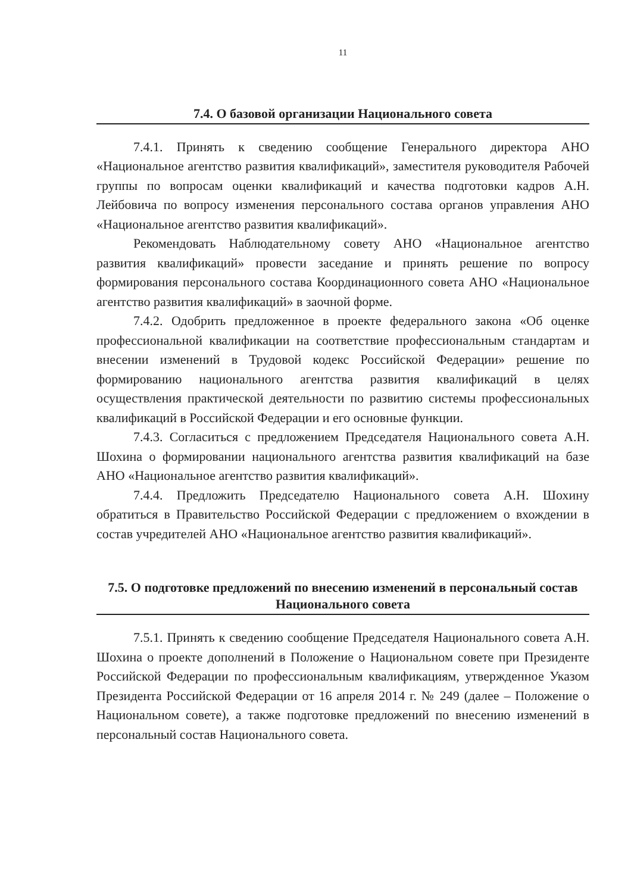11
7.4. О базовой организации Национального совета
7.4.1. Принять к сведению сообщение Генерального директора АНО «Национальное агентство развития квалификаций», заместителя руководителя Рабочей группы по вопросам оценки квалификаций и качества подготовки кадров А.Н. Лейбовича по вопросу изменения персонального состава органов управления АНО «Национальное агентство развития квалификаций».
Рекомендовать Наблюдательному совету АНО «Национальное агентство развития квалификаций» провести заседание и принять решение по вопросу формирования персонального состава Координационного совета АНО «Национальное агентство развития квалификаций» в заочной форме.
7.4.2. Одобрить предложенное в проекте федерального закона «Об оценке профессиональной квалификации на соответствие профессиональным стандартам и внесении изменений в Трудовой кодекс Российской Федерации» решение по формированию национального агентства развития квалификаций в целях осуществления практической деятельности по развитию системы профессиональных квалификаций в Российской Федерации и его основные функции.
7.4.3. Согласиться с предложением Председателя Национального совета А.Н. Шохина о формировании национального агентства развития квалификаций на базе АНО «Национальное агентство развития квалификаций».
7.4.4. Предложить Председателю Национального совета А.Н. Шохину обратиться в Правительство Российской Федерации с предложением о вхождении в состав учредителей АНО «Национальное агентство развития квалификаций».
7.5. О подготовке предложений по внесению изменений в персональный состав Национального совета
7.5.1. Принять к сведению сообщение Председателя Национального совета А.Н. Шохина о проекте дополнений в Положение о Национальном совете при Президенте Российской Федерации по профессиональным квалификациям, утвержденное Указом Президента Российской Федерации от 16 апреля 2014 г. № 249 (далее – Положение о Национальном совете), а также подготовке предложений по внесению изменений в персональный состав Национального совета.